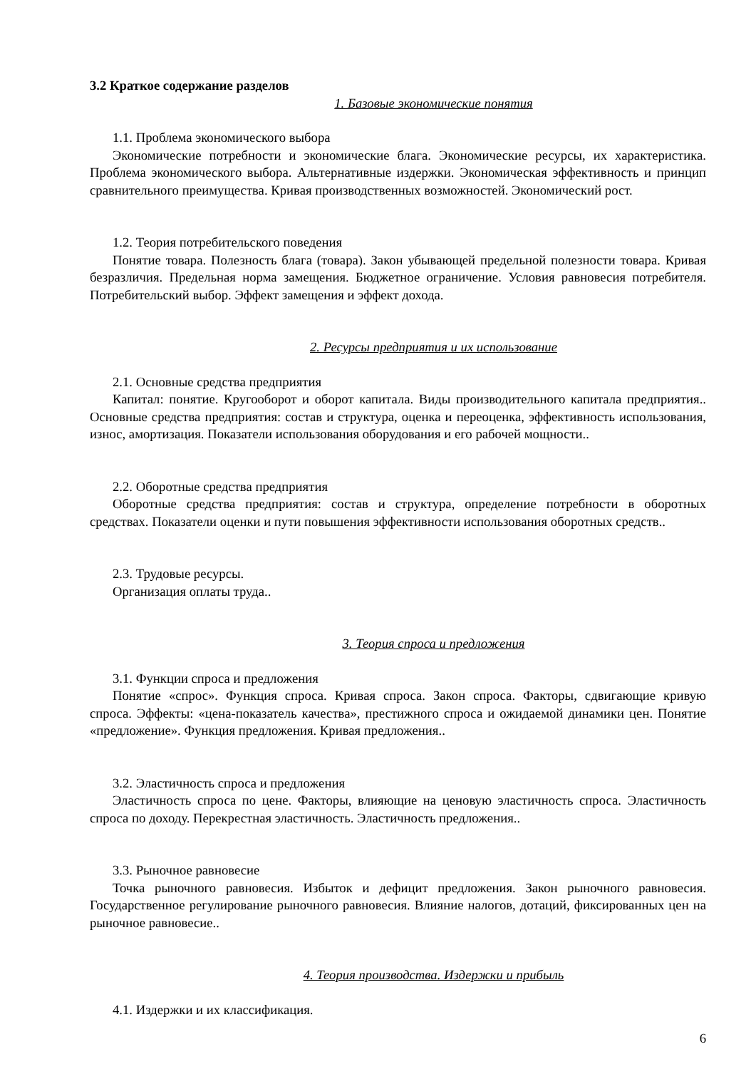3.2 Краткое содержание разделов
1. Базовые экономические понятия
1.1. Проблема экономического выбора
Экономические потребности и экономические блага. Экономические ресурсы, их характеристика. Проблема экономического выбора. Альтернативные издержки. Экономическая эффективность и принцип сравнительного преимущества. Кривая производственных возможностей. Экономический рост.
1.2. Теория потребительского поведения
Понятие товара. Полезность блага (товара). Закон убывающей предельной полезности товара. Кривая безразличия. Предельная норма замещения. Бюджетное ограничение. Условия равновесия потребителя. Потребительский выбор. Эффект замещения и эффект дохода.
2. Ресурсы предприятия и их использование
2.1. Основные средства предприятия
Капитал: понятие. Кругооборот и оборот капитала. Виды производительного капитала предприятия.. Основные средства предприятия: состав и структура, оценка и переоценка, эффективность использования, износ, амортизация. Показатели использования оборудования и его рабочей мощности..
2.2. Оборотные средства предприятия
Оборотные средства предприятия: состав и структура, определение потребности в оборотных средствах. Показатели оценки и пути повышения эффективности использования оборотных средств..
2.3. Трудовые ресурсы.
Организация оплаты труда..
3. Теория спроса и предложения
3.1. Функции спроса и предложения
Понятие «спрос». Функция спроса. Кривая спроса. Закон спроса. Факторы, сдвигающие кривую спроса. Эффекты: «цена-показатель качества», престижного спроса и ожидаемой динамики цен. Понятие «предложение». Функция предложения. Кривая предложения..
3.2. Эластичность спроса и предложения
Эластичность спроса по цене. Факторы, влияющие на ценовую эластичность спроса. Эластичность спроса по доходу. Перекрестная эластичность. Эластичность предложения..
3.3. Рыночное равновесие
Точка рыночного равновесия. Избыток и дефицит предложения. Закон рыночного равновесия. Государственное регулирование рыночного равновесия. Влияние налогов, дотаций, фиксированных цен на рыночное равновесие..
4. Теория производства. Издержки и прибыль
4.1. Издержки и их классификация.
6